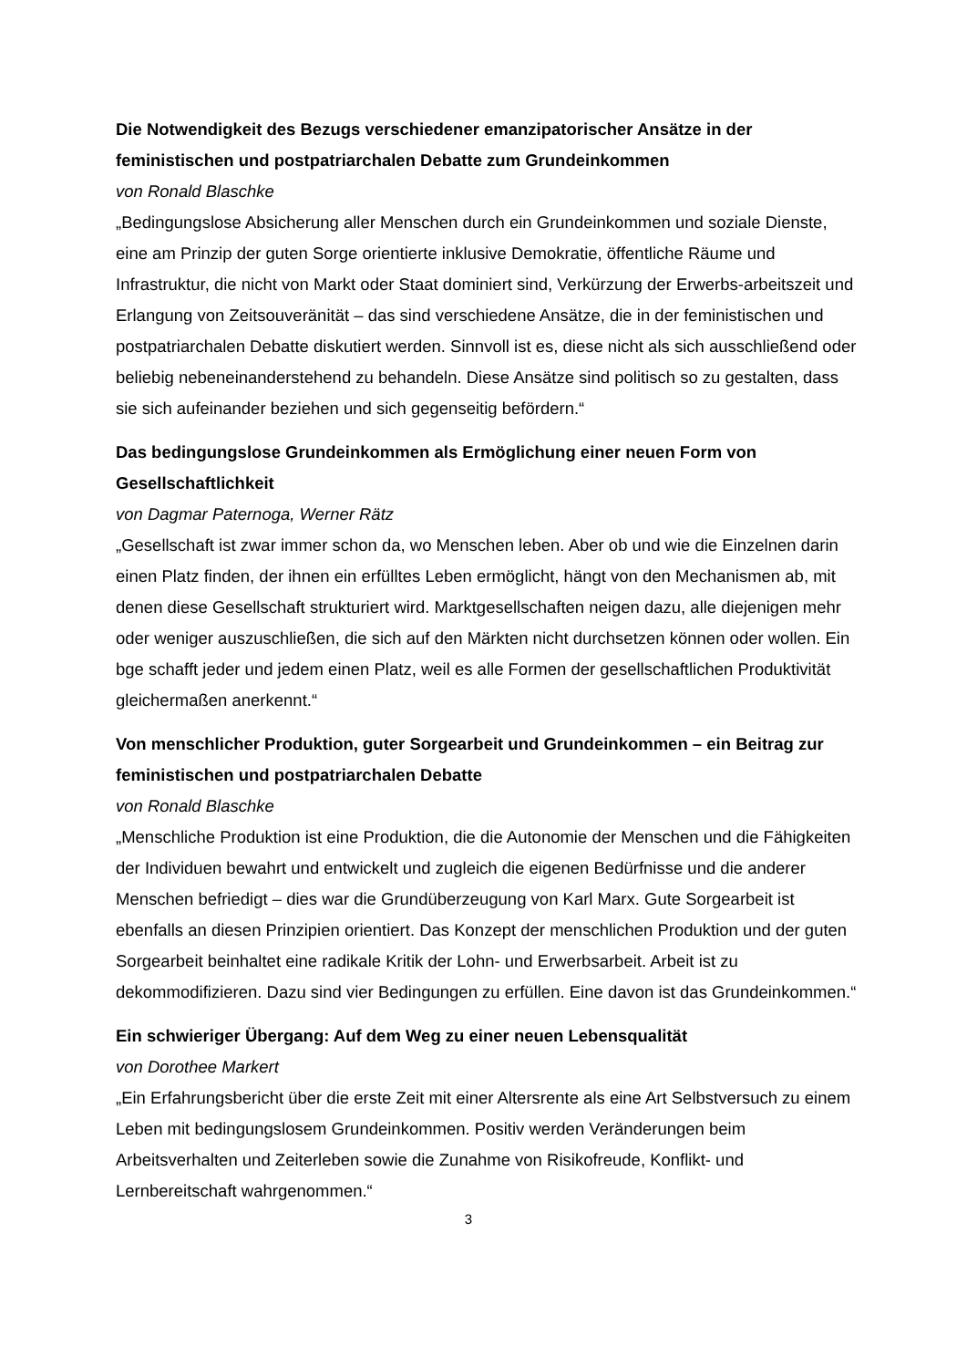Die Notwendigkeit des Bezugs verschiedener emanzipatorischer Ansätze in der feministischen und postpatriarchalen Debatte zum Grundeinkommen
von Ronald Blaschke
„Bedingungslose Absicherung aller Menschen durch ein Grundeinkommen und soziale Dienste, eine am Prinzip der guten Sorge orientierte inklusive Demokratie, öffentliche Räume und Infrastruktur, die nicht von Markt oder Staat dominiert sind, Verkürzung der Erwerbs-arbeitszeit und Erlangung von Zeitsouveränität – das sind verschiedene Ansätze, die in der feministischen und postpatriarchalen Debatte diskutiert werden. Sinnvoll ist es, diese nicht als sich ausschließend oder beliebig nebeneinanderstehend zu behandeln. Diese Ansätze sind politisch so zu gestalten, dass sie sich aufeinander beziehen und sich gegenseitig befördern.“
Das bedingungslose Grundeinkommen als Ermöglichung einer neuen Form von Gesellschaftlichkeit
von Dagmar Paternoga, Werner Rätz
„Gesellschaft ist zwar immer schon da, wo Menschen leben. Aber ob und wie die Einzelnen darin einen Platz finden, der ihnen ein erfülltes Leben ermöglicht, hängt von den Mechanismen ab, mit denen diese Gesellschaft strukturiert wird. Marktgesellschaften neigen dazu, alle diejenigen mehr oder weniger auszuschließen, die sich auf den Märkten nicht durchsetzen können oder wollen. Ein bge schafft jeder und jedem einen Platz, weil es alle Formen der gesellschaftlichen Produktivität gleichermaßen anerkennt.“
Von menschlicher Produktion, guter Sorgearbeit und Grundeinkommen – ein Beitrag zur feministischen und postpatriarchalen Debatte
von Ronald Blaschke
„Menschliche Produktion ist eine Produktion, die die Autonomie der Menschen und die Fähigkeiten der Individuen bewahrt und entwickelt und zugleich die eigenen Bedürfnisse und die anderer Menschen befriedigt – dies war die Grundüberzeugung von Karl Marx. Gute Sorgearbeit ist ebenfalls an diesen Prinzipien orientiert. Das Konzept der menschlichen Produktion und der guten Sorgearbeit beinhaltet eine radikale Kritik der Lohn- und Erwerbsarbeit. Arbeit ist zu dekommodifizieren. Dazu sind vier Bedingungen zu erfüllen. Eine davon ist das Grundeinkommen.“
Ein schwieriger Übergang: Auf dem Weg zu einer neuen Lebensqualität
von Dorothee Markert
„Ein Erfahrungsbericht über die erste Zeit mit einer Altersrente als eine Art Selbstversuch zu einem Leben mit bedingungslosem Grundeinkommen. Positiv werden Veränderungen beim Arbeitsverhalten und Zeiterleben sowie die Zunahme von Risikofreude, Konflikt- und Lernbereitschaft wahrgenommen.“
3